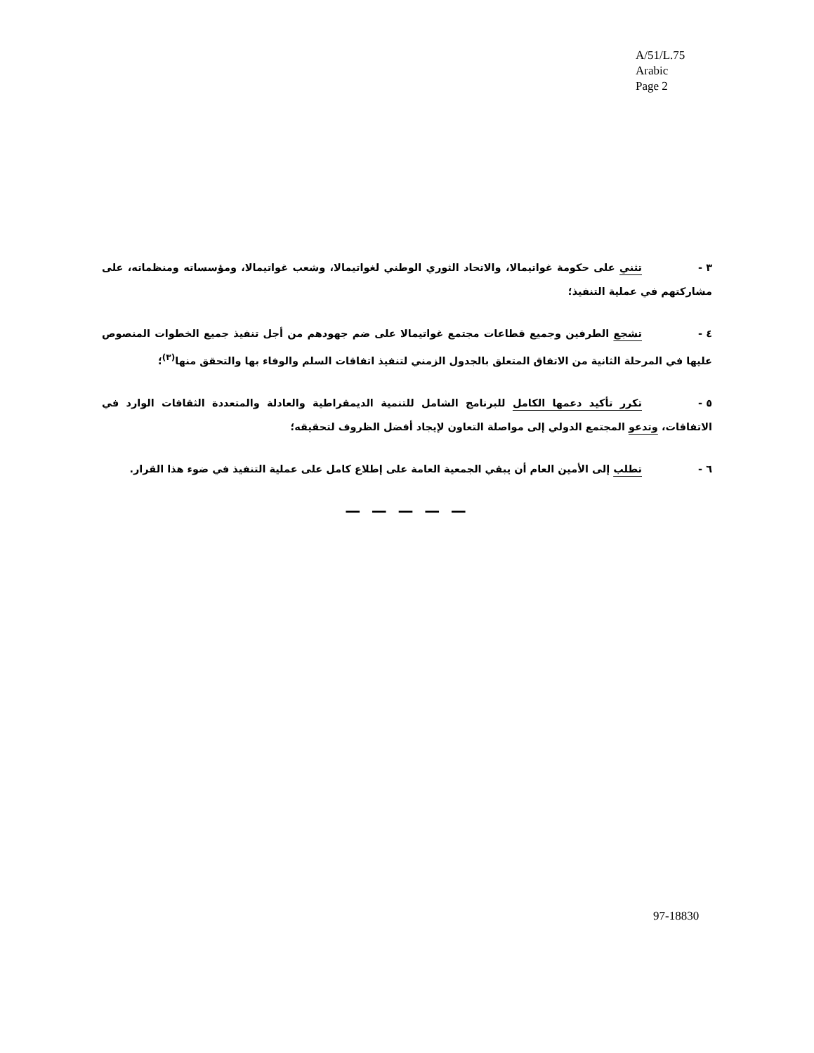A/51/L.75
Arabic
Page 2
٣ - تثني على حكومة غواتيمالا، والاتحاد الثوري الوطني لغواتيمالا، وشعب غواتيمالا، ومؤسساته ومنظماته، على مشاركتهم في عملية التنفيذ؛
٤ - تشجع الطرفين وجميع قطاعات مجتمع غواتيمالا على ضم جهودهم من أجل تنفيذ جميع الخطوات المنصوص عليها في المرحلة الثانية من الاتفاق المتعلق بالجدول الزمني لتنفيذ اتفاقات السلم والوفاء بها والتحقق منها<sup>(٣)</sup>؛
٥ - تكرر تأكيد دعمها الكامل للبرنامج الشامل للتنمية الديمقراطية والعادلة والمتعددة الثقافات الوارد في الاتفاقات، وتدعو المجتمع الدولي إلى مواصلة التعاون لإيجاد أفضل الظروف لتحقيقه؛
٦ - تطلب إلى الأمين العام أن يبقي الجمعية العامة على إطلاع كامل على عملية التنفيذ في ضوء هذا القرار.
— — — — —
97-18830